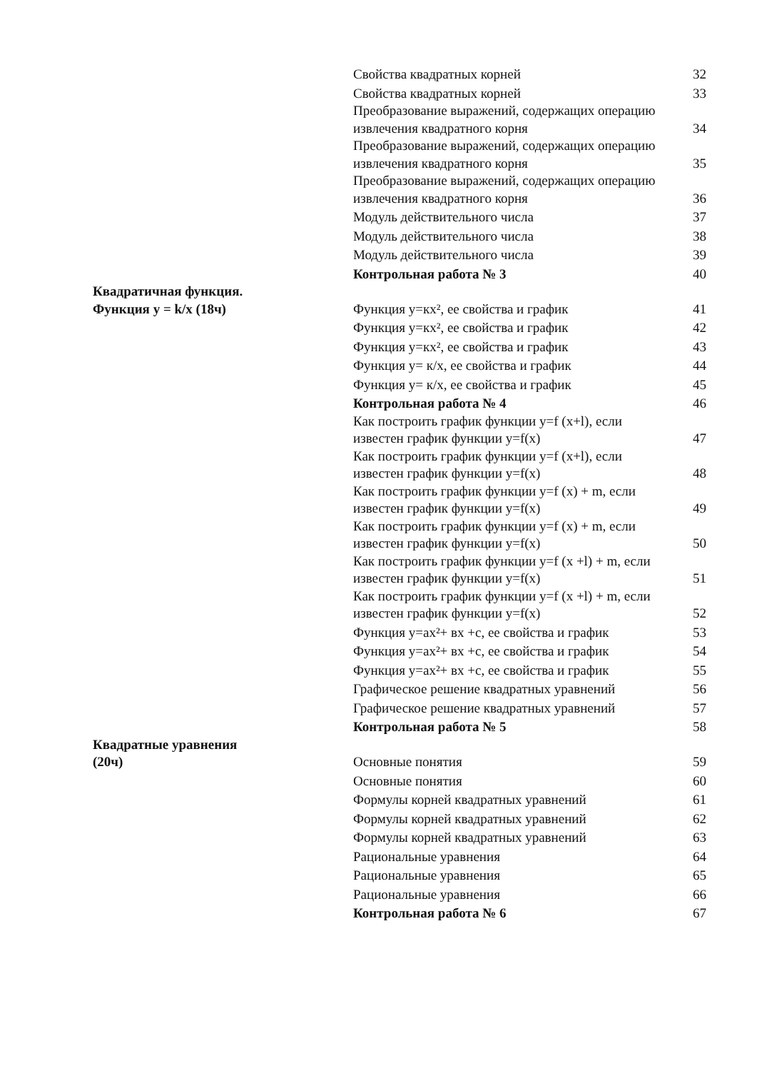| | Свойства квадратных корней | 32 |
| | Свойства квадратных корней | 33 |
| | Преобразование выражений, содержащих операцию извлечения квадратного корня | 34 |
| | Преобразование выражений, содержащих операцию извлечения квадратного корня | 35 |
| | Преобразование выражений, содержащих операцию извлечения квадратного корня | 36 |
| | Модуль действительного числа | 37 |
| | Модуль действительного числа | 38 |
| | Модуль действительного числа | 39 |
| | Контрольная работа № 3 | 40 |
| Квадратичная функция. Функция y = k/x (18ч) | Функция y=кх², ее свойства и график | 41 |
| | Функция y=кх², ее свойства и график | 42 |
| | Функция y=кх², ее свойства и график | 43 |
| | Функция y= к/х, ее свойства и график | 44 |
| | Функция y= к/х, ее свойства и график | 45 |
| | Контрольная работа № 4 | 46 |
| | Как построить график функции y=f (x+l), если известен график функции y=f(x) | 47 |
| | Как построить график функции y=f (x+l), если известен график функции y=f(x) | 48 |
| | Как построить график функции y=f (x) + m, если известен график функции y=f(x) | 49 |
| | Как построить график функции y=f (x) + m, если известен график функции y=f(x) | 50 |
| | Как построить график функции y=f (x +l) + m, если известен график функции y=f(x) | 51 |
| | Как построить график функции y=f (x +l) + m, если известен график функции y=f(x) | 52 |
| | Функция y=ах²+ вх +с, ее свойства и график | 53 |
| | Функция y=ах²+ вх +с, ее свойства и график | 54 |
| | Функция y=ах²+ вх +с, ее свойства и график | 55 |
| | Графическое решение квадратных уравнений | 56 |
| | Графическое решение квадратных уравнений | 57 |
| | Контрольная работа № 5 | 58 |
| Квадратные уравнения (20ч) | Основные понятия | 59 |
| | Основные понятия | 60 |
| | Формулы корней квадратных уравнений | 61 |
| | Формулы корней квадратных уравнений | 62 |
| | Формулы корней квадратных уравнений | 63 |
| | Рациональные уравнения | 64 |
| | Рациональные уравнения | 65 |
| | Рациональные уравнения | 66 |
| | Контрольная работа № 6 | 67 |